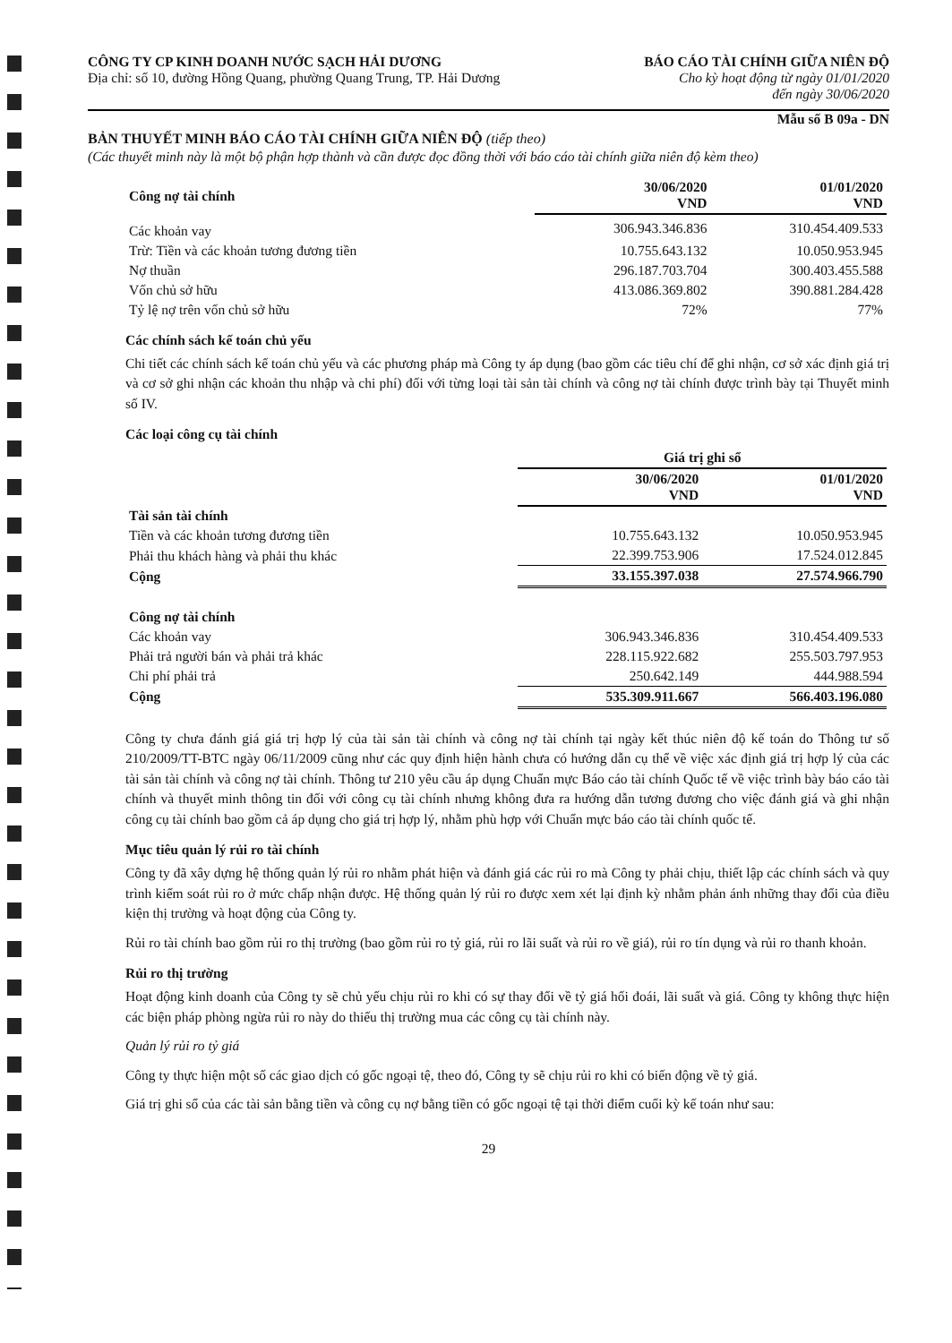CÔNG TY CP KINH DOANH NƯỚC SẠCH HẢI DƯƠNG
Địa chỉ: số 10, đường Hồng Quang, phường Quang Trung, TP. Hải Dương
BÁO CÁO TÀI CHÍNH GIỮA NIÊN ĐỘ
Cho kỳ hoạt động từ ngày 01/01/2020
đến ngày 30/06/2020
Mẫu số B 09a - DN
BẢN THUYẾT MINH BÁO CÁO TÀI CHÍNH GIỮA NIÊN ĐỘ (tiếp theo)
(Các thuyết minh này là một bộ phận hợp thành và cần được đọc đồng thời với báo cáo tài chính giữa niên độ kèm theo)
| Công nợ tài chính | 30/06/2020 VND | 01/01/2020 VND |
| --- | --- | --- |
| Các khoản vay | 306.943.346.836 | 310.454.409.533 |
| Trừ: Tiền và các khoản tương đương tiền | 10.755.643.132 | 10.050.953.945 |
| Nợ thuần | 296.187.703.704 | 300.403.455.588 |
| Vốn chủ sở hữu | 413.086.369.802 | 390.881.284.428 |
| Tỷ lệ nợ trên vốn chủ sở hữu | 72% | 77% |
Các chính sách kế toán chủ yếu
Chi tiết các chính sách kế toán chủ yếu và các phương pháp mà Công ty áp dụng (bao gồm các tiêu chí để ghi nhận, cơ sở xác định giá trị và cơ sở ghi nhận các khoản thu nhập và chi phí) đối với từng loại tài sản tài chính và công nợ tài chính được trình bày tại Thuyết minh số IV.
Các loại công cụ tài chính
| | Giá trị ghi sổ | |
| --- | --- | --- |
| | 30/06/2020 VND | 01/01/2020 VND |
| Tài sản tài chính | | |
| Tiền và các khoản tương đương tiền | 10.755.643.132 | 10.050.953.945 |
| Phải thu khách hàng và phải thu khác | 22.399.753.906 | 17.524.012.845 |
| Cộng | 33.155.397.038 | 27.574.966.790 |
| Công nợ tài chính | | |
| Các khoản vay | 306.943.346.836 | 310.454.409.533 |
| Phải trả người bán và phải trả khác | 228.115.922.682 | 255.503.797.953 |
| Chi phí phải trả | 250.642.149 | 444.988.594 |
| Cộng | 535.309.911.667 | 566.403.196.080 |
Công ty chưa đánh giá giá trị hợp lý của tài sản tài chính và công nợ tài chính tại ngày kết thúc niên độ kế toán do Thông tư số 210/2009/TT-BTC ngày 06/11/2009 cũng như các quy định hiện hành chưa có hướng dẫn cụ thể về việc xác định giá trị hợp lý của các tài sản tài chính và công nợ tài chính. Thông tư 210 yêu cầu áp dụng Chuẩn mực Báo cáo tài chính Quốc tế về việc trình bày báo cáo tài chính và thuyết minh thông tin đối với công cụ tài chính nhưng không đưa ra hướng dẫn tương đương cho việc đánh giá và ghi nhận công cụ tài chính bao gồm cả áp dụng cho giá trị hợp lý, nhằm phù hợp với Chuẩn mực báo cáo tài chính quốc tế.
Mục tiêu quản lý rủi ro tài chính
Công ty đã xây dựng hệ thống quản lý rủi ro nhằm phát hiện và đánh giá các rủi ro mà Công ty phải chịu, thiết lập các chính sách và quy trình kiểm soát rủi ro ở mức chấp nhận được. Hệ thống quản lý rủi ro được xem xét lại định kỳ nhằm phản ánh những thay đổi của điều kiện thị trường và hoạt động của Công ty.
Rủi ro tài chính bao gồm rủi ro thị trường (bao gồm rủi ro tỷ giá, rủi ro lãi suất và rủi ro về giá), rủi ro tín dụng và rủi ro thanh khoản.
Rủi ro thị trường
Hoạt động kinh doanh của Công ty sẽ chủ yếu chịu rủi ro khi có sự thay đổi về tỷ giá hối đoái, lãi suất và giá. Công ty không thực hiện các biện pháp phòng ngừa rủi ro này do thiếu thị trường mua các công cụ tài chính này.
Quản lý rủi ro tỷ giá
Công ty thực hiện một số các giao dịch có gốc ngoại tệ, theo đó, Công ty sẽ chịu rủi ro khi có biến động về tỷ giá.
Giá trị ghi sổ của các tài sản bằng tiền và công cụ nợ bằng tiền có gốc ngoại tệ tại thời điểm cuối kỳ kế toán như sau:
29